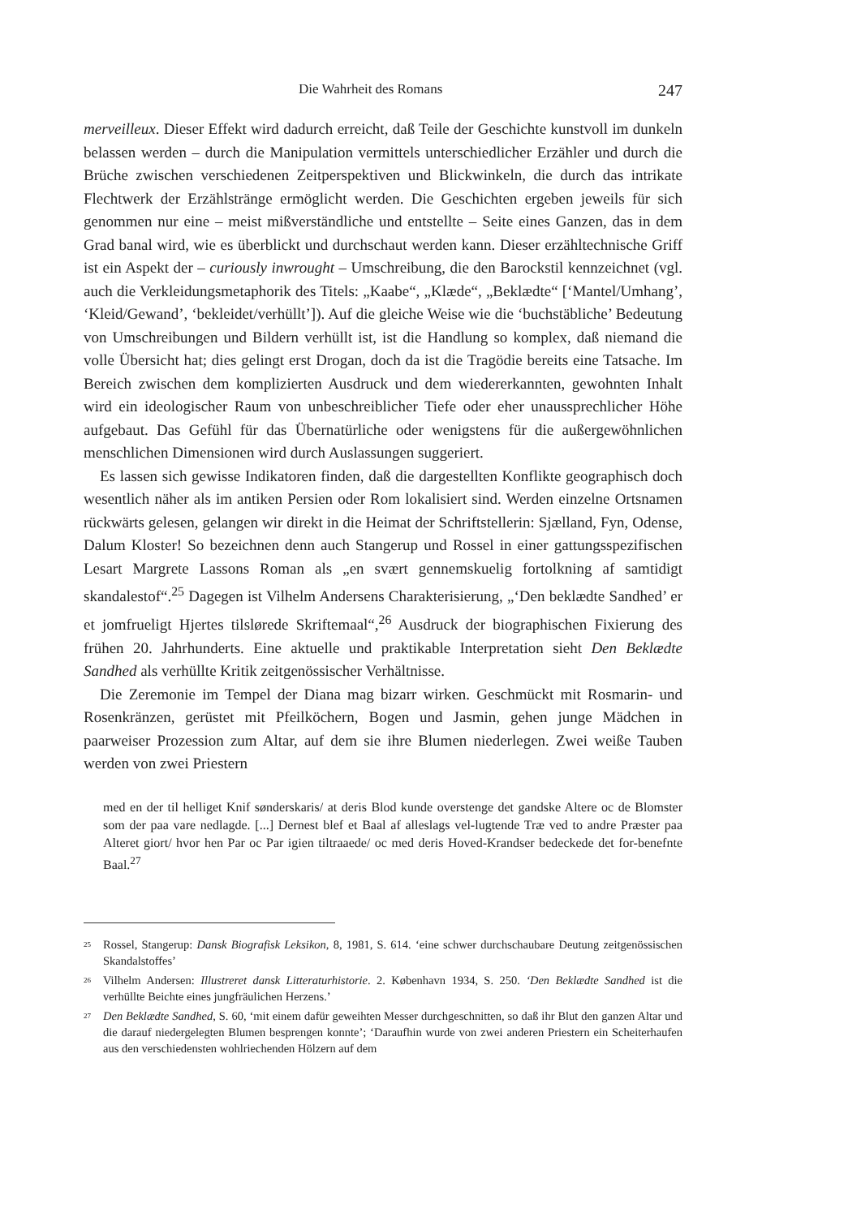Die Wahrheit des Romans 247
merveilleux. Dieser Effekt wird dadurch erreicht, daß Teile der Geschichte kunstvoll im dunkeln belassen werden – durch die Manipulation vermittels unterschiedlicher Erzähler und durch die Brüche zwischen verschiedenen Zeitperspektiven und Blickwinkeln, die durch das intrikate Flechtwerk der Erzählstränge ermöglicht werden. Die Geschichten ergeben jeweils für sich genommen nur eine – meist mißverständliche und entstellte – Seite eines Ganzen, das in dem Grad banal wird, wie es überblickt und durchschaut werden kann. Dieser erzähltechnische Griff ist ein Aspekt der – curiously inwrought – Umschreibung, die den Barockstil kennzeichnet (vgl. auch die Verkleidungsmetaphorik des Titels: „Kaabe“, „Klæde“, „Beklædte“ [‘Mantel/Umhang’, ‘Kleid/Gewand’, ‘bekleidet/verhüllt’]). Auf die gleiche Weise wie die ‘buchstäbliche’ Bedeutung von Umschreibungen und Bildern verhüllt ist, ist die Handlung so komplex, daß niemand die volle Übersicht hat; dies gelingt erst Drogan, doch da ist die Tragödie bereits eine Tatsache. Im Bereich zwischen dem komplizierten Ausdruck und dem wiedererkannten, gewohnten Inhalt wird ein ideologischer Raum von unbeschreiblicher Tiefe oder eher unaussprechlicher Höhe aufgebaut. Das Gefühl für das Übernatürliche oder wenigstens für die außergewöhnlichen menschlichen Dimensionen wird durch Auslassungen suggeriert.
Es lassen sich gewisse Indikatoren finden, daß die dargestellten Konflikte geographisch doch wesentlich näher als im antiken Persien oder Rom lokalisiert sind. Werden einzelne Ortsnamen rückwärts gelesen, gelangen wir direkt in die Heimat der Schriftstellerin: Sjælland, Fyn, Odense, Dalum Kloster! So bezeichnen denn auch Stangerup und Rossel in einer gattungsspezifischen Lesart Margrete Lassons Roman als „en svært gennemskuelig fortolkning af samtidigt skandalestof“.<sup>25</sup> Dagegen ist Vilhelm Andersens Charakterisierung, „‘Den beklædte Sandhed’ er et jomfrueligt Hjertes tilslørede Skriftemaal“,<sup>26</sup> Ausdruck der biographischen Fixierung des frühen 20. Jahrhunderts. Eine aktuelle und praktikable Interpretation sieht Den Beklædte Sandhed als verhüllte Kritik zeitgenössischer Verhältnisse.
Die Zeremonie im Tempel der Diana mag bizarr wirken. Geschmückt mit Rosmarin- und Rosenkränzen, gerüstet mit Pfeilköchern, Bogen und Jasmin, gehen junge Mädchen in paarweiser Prozession zum Altar, auf dem sie ihre Blumen niederlegen. Zwei weiße Tauben werden von zwei Priestern
med en der til helliget Knif sønderskaris/ at deris Blod kunde overstenge det gandske Altere oc de Blomster som der paa vare nedlagde. [...] Dernest blef et Baal af alleslags vel-lugtende Træ ved to andre Præster paa Alteret giort/ hvor hen Par oc Par igien tiltraaede/ oc med deris Hoved-Krandser bedeckede det for-benefnte Baal.<sup>27</sup>
<sup>25</sup> Rossel, Stangerup: Dansk Biografisk Leksikon, 8, 1981, S. 614. ‘eine schwer durchschaubare Deutung zeitgenössischen Skandalstoffes’
<sup>26</sup> Vilhelm Andersen: Illustreret dansk Litteraturhistorie. 2. København 1934, S. 250. ‘Den Beklædte Sandhed ist die verhüllte Beichte eines jungfräulichen Herzens.’
<sup>27</sup> Den Beklædte Sandhed, S. 60, ‘mit einem dafür geweihten Messer durchgeschnitten, so daß ihr Blut den ganzen Altar und die darauf niedergelegten Blumen besprengen konnte’; ‘Daraufhin wurde von zwei anderen Priestern ein Scheiterhaufen aus den verschiedensten wohlriechenden Hölzern auf dem